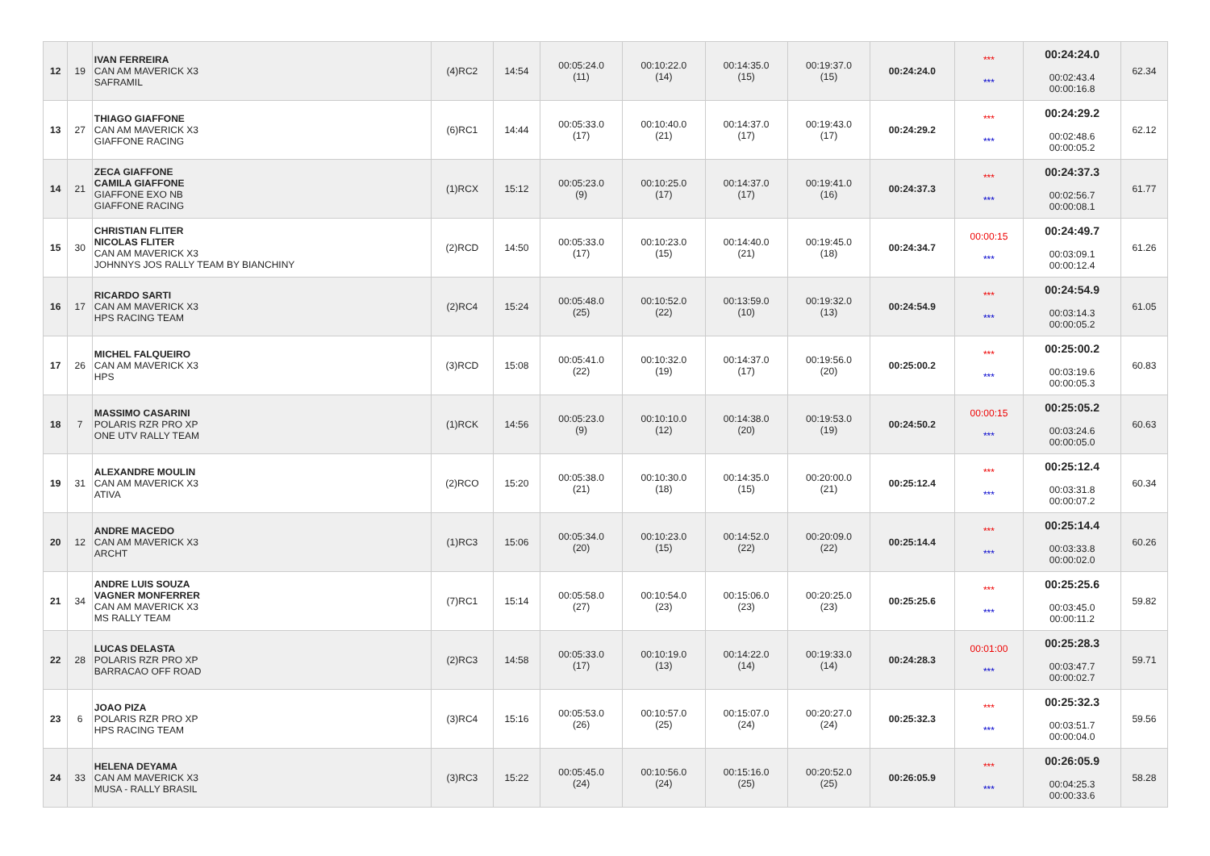| 12 | 19 | IVAN FERREIRA CAN AM MAVERICK X3 SAFRAMIL | (4)RC2 | 14:54 | 00:05:24.0 (11) | 00:10:22.0 (14) | 00:14:35.0 (15) | 00:19:37.0 (15) | 00:24:24.0 | *** *** | 00:24:24.0 00:02:43.4 00:00:16.8 | 62.34 |
| 13 | 27 | THIAGO GIAFFONE CAN AM MAVERICK X3 GIAFFONE RACING | (6)RC1 | 14:44 | 00:05:33.0 (17) | 00:10:40.0 (21) | 00:14:37.0 (17) | 00:19:43.0 (17) | 00:24:29.2 | *** *** | 00:24:29.2 00:02:48.6 00:00:05.2 | 62.12 |
| 14 | 21 | ZECA GIAFFONE CAMILA GIAFFONE GIAFFONE EXO NB GIAFFONE RACING | (1)RCX | 15:12 | 00:05:23.0 (9) | 00:10:25.0 (17) | 00:14:37.0 (17) | 00:19:41.0 (16) | 00:24:37.3 | *** *** | 00:24:37.3 00:02:56.7 00:00:08.1 | 61.77 |
| 15 | 30 | CHRISTIAN FLITER NICOLAS FLITER CAN AM MAVERICK X3 JOHNNYS JOS RALLY TEAM BY BIANCHINY | (2)RCD | 14:50 | 00:05:33.0 (17) | 00:10:23.0 (15) | 00:14:40.0 (21) | 00:19:45.0 (18) | 00:24:34.7 | 00:00:15 *** | 00:24:49.7 00:03:09.1 00:00:12.4 | 61.26 |
| 16 | 17 | RICARDO SARTI CAN AM MAVERICK X3 HPS RACING TEAM | (2)RC4 | 15:24 | 00:05:48.0 (25) | 00:10:52.0 (22) | 00:13:59.0 (10) | 00:19:32.0 (13) | 00:24:54.9 | *** *** | 00:24:54.9 00:03:14.3 00:00:05.2 | 61.05 |
| 17 | 26 | MICHEL FALQUEIRO CAN AM MAVERICK X3 HPS | (3)RCD | 15:08 | 00:05:41.0 (22) | 00:10:32.0 (19) | 00:14:37.0 (17) | 00:19:56.0 (20) | 00:25:00.2 | *** *** | 00:25:00.2 00:03:19.6 00:00:05.3 | 60.83 |
| 18 | 7 | MASSIMO CASARINI POLARIS RZR PRO XP ONE UTV RALLY TEAM | (1)RCK | 14:56 | 00:05:23.0 (9) | 00:10:10.0 (12) | 00:14:38.0 (20) | 00:19:53.0 (19) | 00:24:50.2 | 00:00:15 *** | 00:25:05.2 00:03:24.6 00:00:05.0 | 60.63 |
| 19 | 31 | ALEXANDRE MOULIN CAN AM MAVERICK X3 ATIVA | (2)RCO | 15:20 | 00:05:38.0 (21) | 00:10:30.0 (18) | 00:14:35.0 (15) | 00:20:00.0 (21) | 00:25:12.4 | *** *** | 00:25:12.4 00:03:31.8 00:00:07.2 | 60.34 |
| 20 | 12 | ANDRE MACEDO CAN AM MAVERICK X3 ARCHT | (1)RC3 | 15:06 | 00:05:34.0 (20) | 00:10:23.0 (15) | 00:14:52.0 (22) | 00:20:09.0 (22) | 00:25:14.4 | *** *** | 00:25:14.4 00:03:33.8 00:00:02.0 | 60.26 |
| 21 | 34 | ANDRE LUIS SOUZA VAGNER MONFERRER CAN AM MAVERICK X3 MS RALLY TEAM | (7)RC1 | 15:14 | 00:05:58.0 (27) | 00:10:54.0 (23) | 00:15:06.0 (23) | 00:20:25.0 (23) | 00:25:25.6 | *** *** | 00:25:25.6 00:03:45.0 00:00:11.2 | 59.82 |
| 22 | 28 | LUCAS DELASTA POLARIS RZR PRO XP BARRACAO OFF ROAD | (2)RC3 | 14:58 | 00:05:33.0 (17) | 00:10:19.0 (13) | 00:14:22.0 (14) | 00:19:33.0 (14) | 00:24:28.3 | 00:01:00 *** | 00:25:28.3 00:03:47.7 00:00:02.7 | 59.71 |
| 23 | 6 | JOAO PIZA POLARIS RZR PRO XP HPS RACING TEAM | (3)RC4 | 15:16 | 00:05:53.0 (26) | 00:10:57.0 (25) | 00:15:07.0 (24) | 00:20:27.0 (24) | 00:25:32.3 | *** *** | 00:25:32.3 00:03:51.7 00:00:04.0 | 59.56 |
| 24 | 33 | HELENA DEYAMA CAN AM MAVERICK X3 MUSA - RALLY BRASIL | (3)RC3 | 15:22 | 00:05:45.0 (24) | 00:10:56.0 (24) | 00:15:16.0 (25) | 00:20:52.0 (25) | 00:26:05.9 | *** *** | 00:26:05.9 00:04:25.3 00:00:33.6 | 58.28 |